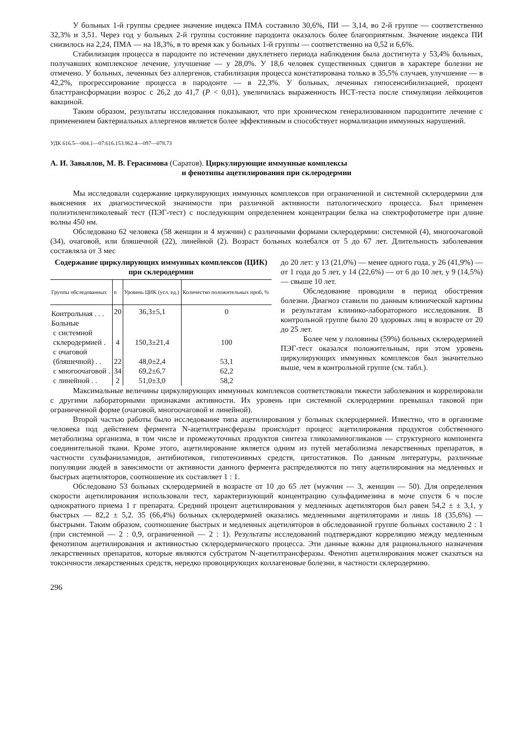У больных 1-й группы среднее значение индекса ПМА составило 30,6%, ПИ — 3,14, во 2-й группе — соответственно 32,3% и 3,51. Через год у больных 2-й группы состояние пародонта оказалось более благоприятным. Значение индекса ПИ снизилось на 2,24, ПМА — на 18,3%, в то время как у больных 1-й группы — соответственно на 0,52 и 6,6%.
Стабилизация процесса в пародонте по истечении двухлетнего периода наблюдения была достигнута у 53,4% больных, получавших комплексное лечение, улучшение — у 28,0%. У 18,6 человек существенных сдвигов в характере болезни не отмечено. У больных, леченных без аллергенов, стабилизация процесса констатирована только в 35,5% случаев, улучшение — в 42,2%, прогрессирование процесса в пародонте — в 22,3%. У больных, леченных гипосенсибилизацией, процент бласттрансформации возрос с 26,2 до 41,7 (P < 0,01), увеличилась выраженность НСТ-теста после стимуляции лейкоцитов вакциной.
Таким образом, результаты исследования показывают, что при хроническом генерализованном пародонтите лечение с применением бактериальных аллергенов является более эффективным и способствует нормализации иммунных нарушений.
УДК 616.5—004.1—07:616.153.962.4—097—078.73
А. И. Завьялов, М. В. Герасимова (Саратов). Циркулирующие иммунные комплексы
и фенотипы ацетилирования при склеродермии
Мы исследовали содержание циркулирующих иммунных комплексов при ограниченной и системной склеродермии для выяснения их диагностической значимости при различной активности патологического процесса. Был применен полиэтиленгликолевый тест (ПЭГ-тест) с последующим определением концентрации белка на спектрофотометре при длине волны 450 нм.
Обследовано 62 человека (58 женщин и 4 мужчин) с различными формами склеродермии: системной (4), многоочаговой (34), очаговой, или бляшечной (22), линейной (2). Возраст больных колебался от 5 до 67 лет. Длительность заболевания составляла от 3 мес
Содержание циркулирующих иммунных комплексов (ЦИК) при склеродермии
| Группы обследованных | n | Уровень ЦИК (усл. ед.) | Количество положительных проб, % |
| --- | --- | --- | --- |
| Контрольная . . . | 20 | 36,3±5,1 | 0 |
| Больные | | | |
| с системной | | | |
| склеродермией . | 4 | 150,3±21,4 | 100 |
| с очаговой | | | |
| (бляшечной) . . | 22 | 48,0±2,4 | 53,1 |
| с многоочаговой . | 34 | 69,2±6,7 | 62,2 |
| с линейной . . | 2 | 51,0±3,0 | 58,2 |
до 20 лет: у 13 (21,0%) — менее одного года, у 26 (41,9%) — от 1 года до 5 лет, у 14 (22,6%) — от 6 до 10 лет, у 9 (14,5%) — свыше 10 лет.
Обследование проводили в период обострения болезни. Диагноз ставили по данным клинической картины и результатам клинико-лабораторного исследования. В контрольной группе было 20 здоровых лиц в возрасте от 20 до 25 лет.
Более чем у половины (59%) больных склеродермией ПЭГ-тест оказался положительным, при этом уровень циркулирующих иммунных комплексов был значительно выше, чем в контрольной группе (см. табл.).
Максимальные величины циркулирующих иммунных комплексов соответствовали тяжести заболевания и коррелировали с другими лабораторными признаками активности. Их уровень при системной склеродермии превышал таковой при ограниченной форме (очаговой, многоочаговой и линейной).
Второй частью работы было исследование типа ацетилирования у больных склеродермией. Известно, что в организме человека под действием фермента N-ацетилтрансферазы происходит процесс ацетилирования продуктов собственного метаболизма организма, в том числе и промежуточных продуктов синтеза гликозаминогликанов — структурного компонента соединительной ткани. Кроме этого, ацетилирование является одним из путей метаболизма лекарственных препаратов, в частности сульфаниламидов, антибиотиков, гипотензивных средств, цитостатиков. По данным литературы, различные популяции людей в зависимости от активности данного фермента распределяются по типу ацетилирования на медленных и быстрых ацетиляторов, соотношение их составляет 1 : 1.
Обследовано 53 больных склеродермией в возрасте от 10 до 65 лет (мужчин — 3, женщин — 50). Для определения скорости ацетилирования использовали тест, характеризующий концентрацию сульфадимезина в моче спустя 6 ч после однократного приема 1 г препарата. Средний процент ацетилирования у медленных ацетиляторов был равен 54,2 ± ± 3,1, у быстрых — 82,2 ± 5,2. 35 (66,4%) больных склеродермией оказались медленными ацетиляторами и лишь 18 (35,6%) — быстрыми. Таким образом, соотношение быстрых и медленных ацетиляторов в обследованной группе больных составило 2 : 1 (при системной — 2 : 0,9, ограниченной — 2 : 1). Результаты исследований подтверждают корреляцию между медленным фенотипом ацетилирования и активностью склеродермического процесса. Эти данные важны для рационального назначения лекарственных препаратов, которые являются субстратом N-ацетилтрансферазы. Фенотип ацетилирования может сказаться на токсичности лекарственных средств, нередко провоцирующих коллагеновые болезни, в частности склеродермию.
296